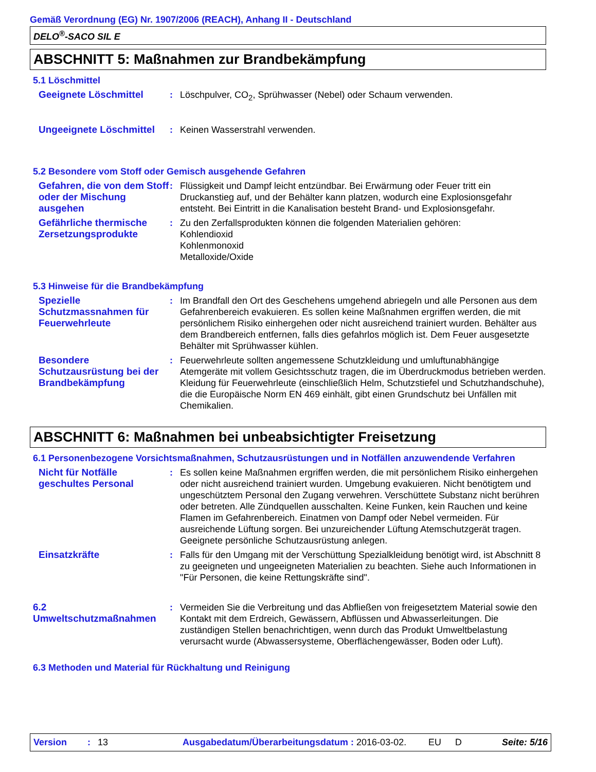Gemäß Verordnung (EG) Nr. 1907/2006 (REACH), Anhang II - Deutschland
DELO<sup>®</sup>-SACO SIL E
ABSCHNITT 5: Maßnahmen zur Brandbekämpfung
5.1 Löschmittel
Geeignete Löschmittel : Löschpulver, CO<sub>2</sub>, Sprühwasser (Nebel) oder Schaum verwenden.
Ungeeignete Löschmittel
: Keinen Wasserstrahl verwenden.
5.2 Besondere vom Stoff oder Gemisch ausgehende Gefahren
Gefahren, die von dem Stoff oder der Mischung ausgehen
: Flüssigkeit und Dampf leicht entzündbar. Bei Erwärmung oder Feuer tritt ein Druckanstieg auf, und der Behälter kann platzen, wodurch eine Explosionsgefahr entsteht. Bei Eintritt in die Kanalisation besteht Brand- und Explosionsgefahr.
Gefährliche thermische Zersetzungsprodukte
: Zu den Zerfallsprodukten können die folgenden Materialien gehören:
Kohlendioxid
Kohlenmonoxid
Metalloxide/Oxide
5.3 Hinweise für die Brandbekämpfung
Spezielle Schutzmassnahmen für Feuerwehrleute
: Im Brandfall den Ort des Geschehens umgehend abriegeln und alle Personen aus dem Gefahrenbereich evakuieren. Es sollen keine Maßnahmen ergriffen werden, die mit persönlichem Risiko einhergehen oder nicht ausreichend trainiert wurden. Behälter aus dem Brandbereich entfernen, falls dies gefahrlos möglich ist. Dem Feuer ausgesetzte Behälter mit Sprühwasser kühlen.
Besondere Schutzausrüstung bei der Brandbekämpfung
: Feuerwehrleute sollten angemessene Schutzkleidung und umluftunabhängige Atemgeräte mit vollem Gesichtsschutz tragen, die im Überdruckmodus betrieben werden. Kleidung für Feuerwehrleute (einschließlich Helm, Schutzstiefel und Schutzhandschuhe), die die Europäische Norm EN 469 einhält, gibt einen Grundschutz bei Unfällen mit Chemikalien.
ABSCHNITT 6: Maßnahmen bei unbeabsichtigter Freisetzung
6.1 Personenbezogene Vorsichtsmaßnahmen, Schutzausrüstungen und in Notfällen anzuwendende Verfahren
Nicht für Notfälle geschultes Personal
: Es sollen keine Maßnahmen ergriffen werden, die mit persönlichem Risiko einhergehen oder nicht ausreichend trainiert wurden. Umgebung evakuieren. Nicht benötigtem und ungeschütztem Personal den Zugang verwehren. Verschüttete Substanz nicht berühren oder betreten. Alle Zündquellen ausschalten. Keine Funken, kein Rauchen und keine Flamen im Gefahrenbereich. Einatmen von Dampf oder Nebel vermeiden. Für ausreichende Lüftung sorgen. Bei unzureichender Lüftung Atemschutzgerät tragen. Geeignete persönliche Schutzausrüstung anlegen.
Einsatzkräfte : Falls für den Umgang mit der Verschüttung Spezialkleidung benötigt wird, ist Abschnitt 8 zu geeigneten und ungeeigneten Materialien zu beachten. Siehe auch Informationen in "Für Personen, die keine Rettungskräfte sind".
6.2 Umweltschutzmaßnahmen
: Vermeiden Sie die Verbreitung und das Abfließen von freigesetztem Material sowie den Kontakt mit dem Erdreich, Gewässern, Abflüssen und Abwasserleitungen. Die zuständigen Stellen benachrichtigen, wenn durch das Produkt Umweltbelastung verursacht wurde (Abwassersysteme, Oberflächengewässer, Boden oder Luft).
6.3 Methoden und Material für Rückhaltung und Reinigung
Version: 13 Ausgabedatum/Überarbeitungsdatum : 2016-03-02. EU D Seite: 5/16